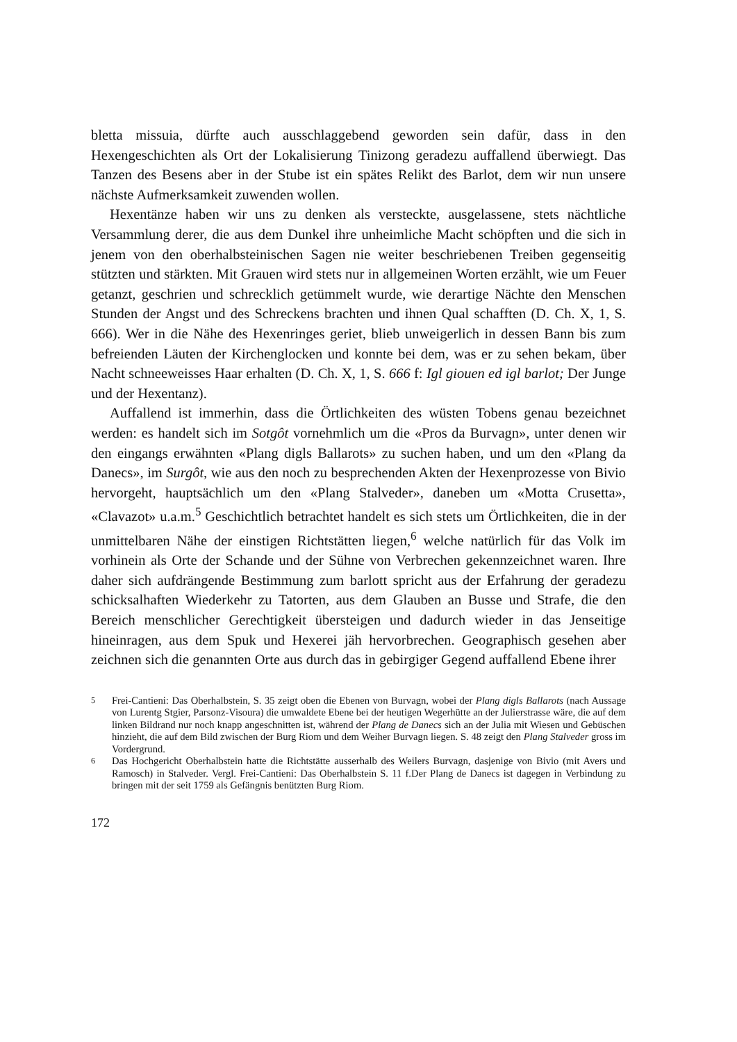bletta missuia, dürfte auch ausschlaggebend geworden sein dafür, dass in den Hexengeschichten als Ort der Lokalisierung Tinizong geradezu auffallend überwiegt. Das Tanzen des Besens aber in der Stube ist ein spätes Relikt des Barlot, dem wir nun unsere nächste Aufmerksamkeit zuwenden wollen.
Hexentänze haben wir uns zu denken als versteckte, ausgelassene, stets nächtliche Versammlung derer, die aus dem Dunkel ihre unheimliche Macht schöpften und die sich in jenem von den oberhalbsteinischen Sagen nie weiter beschriebenen Treiben gegenseitig stützten und stärkten. Mit Grauen wird stets nur in allgemeinen Worten erzählt, wie um Feuer getanzt, geschrien und schrecklich getümmelt wurde, wie derartige Nächte den Menschen Stunden der Angst und des Schreckens brachten und ihnen Qual schafften (D. Ch. X, 1, S. 666). Wer in die Nähe des Hexenringes geriet, blieb unweigerlich in dessen Bann bis zum befreienden Läuten der Kirchenglocken und konnte bei dem, was er zu sehen bekam, über Nacht schneeweisses Haar erhalten (D. Ch. X, 1, S. 666 f: Igl giouen ed igl barlot; Der Junge und der Hexentanz).
Auffallend ist immerhin, dass die Örtlichkeiten des wüsten Tobens genau bezeichnet werden: es handelt sich im Sotgôt vornehmlich um die «Pros da Burvagn», unter denen wir den eingangs erwähnten «Plang digls Ballarots» zu suchen haben, und um den «Plang da Danecs», im Surgôt, wie aus den noch zu besprechenden Akten der Hexenprozesse von Bivio hervorgeht, hauptsächlich um den «Plang Stalveder», daneben um «Motta Crusetta», «Clavazot» u.a.m.<sup>5</sup> Geschichtlich betrachtet handelt es sich stets um Örtlichkeiten, die in der unmittelbaren Nähe der einstigen Richtstätten liegen,<sup>6</sup> welche natürlich für das Volk im vorhinein als Orte der Schande und der Sühne von Verbrechen gekennzeichnet waren. Ihre daher sich aufdrängende Bestimmung zum barlott spricht aus der Erfahrung der geradezu schicksalhaften Wiederkehr zu Tatorten, aus dem Glauben an Busse und Strafe, die den Bereich menschlicher Gerechtigkeit übersteigen und dadurch wieder in das Jenseitige hineinragen, aus dem Spuk und Hexerei jäh hervorbrechen. Geographisch gesehen aber zeichnen sich die genannten Orte aus durch das in gebirgiger Gegend auffallend Ebene ihrer
<sup>5</sup> Frei-Cantieni: Das Oberhalbstein, S. 35 zeigt oben die Ebenen von Burvagn, wobei der Plang digls Ballarots (nach Aussage von Lurentg Stgier, Parsonz-Visoura) die umwaldete Ebene bei der heutigen Wegerhütte an der Julierstrasse wäre, die auf dem linken Bildrand nur noch knapp angeschnitten ist, während der Plang de Danecs sich an der Julia mit Wiesen und Gebüschen hinzieht, die auf dem Bild zwischen der Burg Riom und dem Weiher Burvagn liegen. S. 48 zeigt den Plang Stalveder gross im Vordergrund.
<sup>6</sup> Das Hochgericht Oberhalbstein hatte die Richtstätte ausserhalb des Weilers Burvagn, dasjenige von Bivio (mit Avers und Ramosch) in Stalveder. Vergl. Frei-Cantieni: Das Oberhalbstein S. 11 f.Der Plang de Danecs ist dagegen in Verbindung zu bringen mit der seit 1759 als Gefängnis benützten Burg Riom.
172